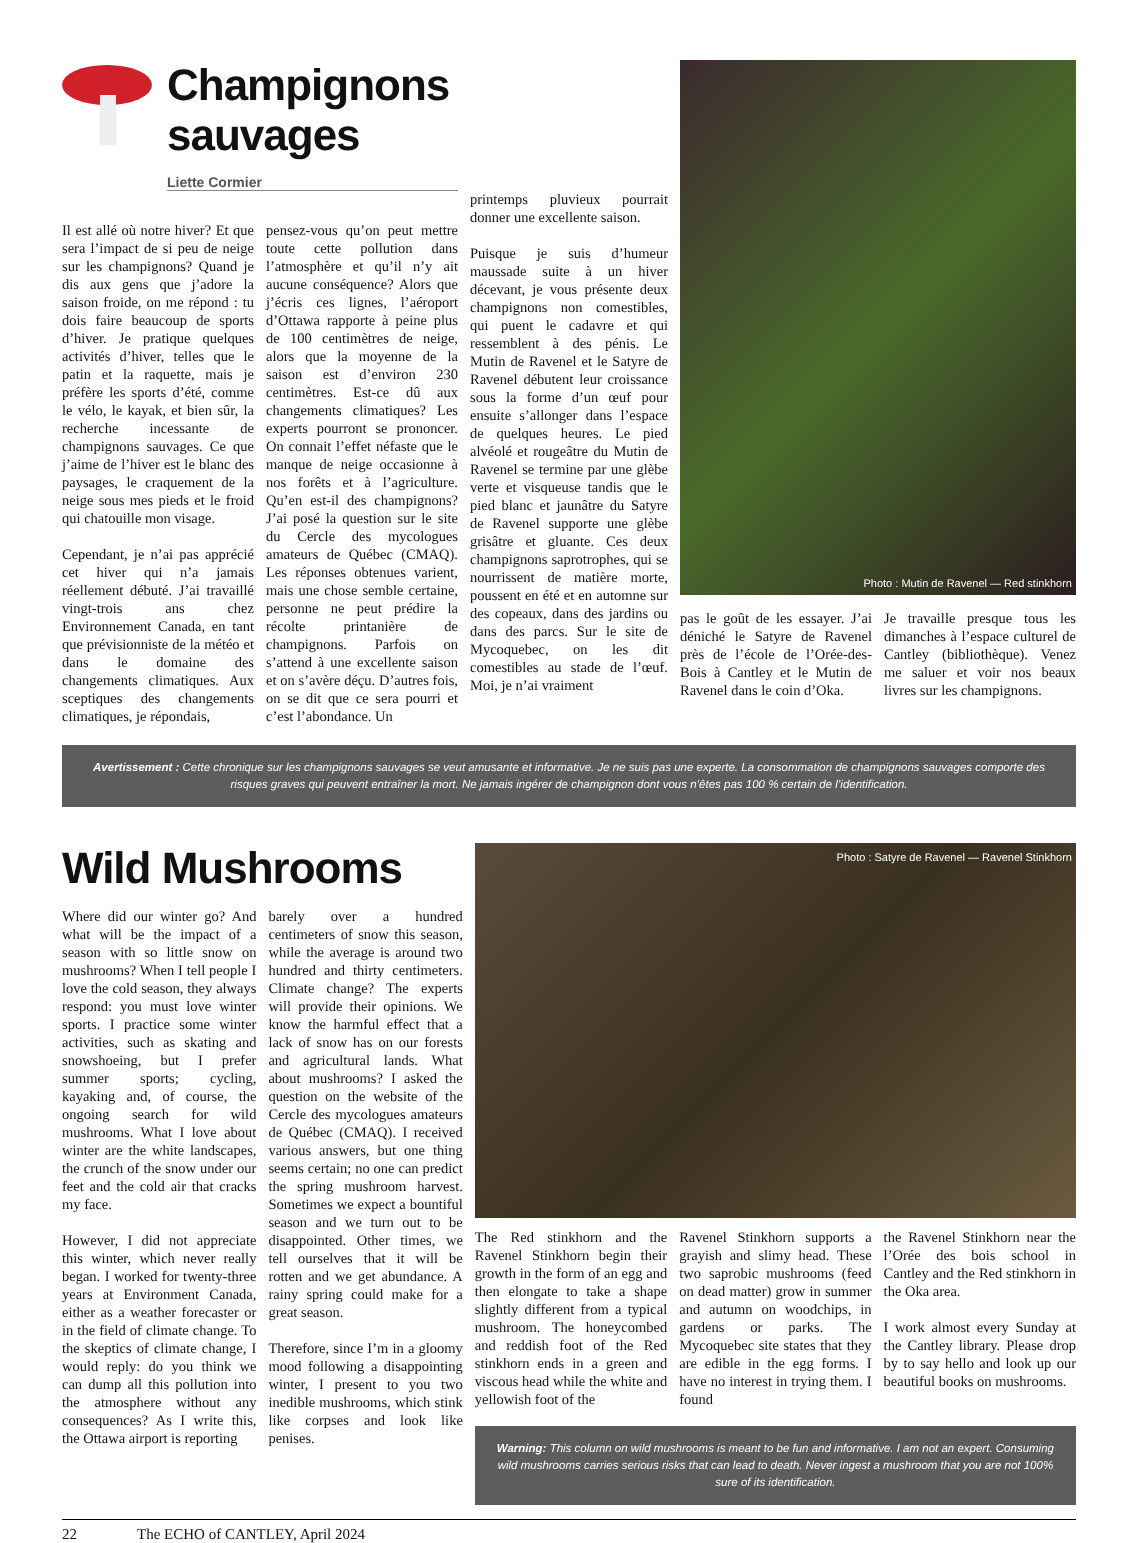Champignons sauvages
Liette Cormier
Il est allé où notre hiver? Et que sera l’impact de si peu de neige sur les champignons? Quand je dis aux gens que j’adore la saison froide, on me répond : tu dois faire beaucoup de sports d’hiver. Je pratique quelques activités d’hiver, telles que le patin et la raquette, mais je préfère les sports d’été, comme le vélo, le kayak, et bien sûr, la recherche incessante de champignons sauvages. Ce que j’aime de l’hiver est le blanc des paysages, le craquement de la neige sous mes pieds et le froid qui chatouille mon visage.
Cependant, je n’ai pas apprécié cet hiver qui n’a jamais réellement débuté. J’ai travaillé vingt-trois ans chez Environnement Canada, en tant que prévisionniste de la météo et dans le domaine des changements climatiques. Aux sceptiques des changements climatiques, je répondais,
pensez-vous qu’on peut mettre toute cette pollution dans l’atmosphère et qu’il n’y ait aucune conséquence? Alors que j’écris ces lignes, l’aéroport d’Ottawa rapporte à peine plus de 100 centimètres de neige, alors que la moyenne de la saison est d’environ 230 centimètres. Est-ce dû aux changements climatiques? Les experts pourront se prononcer. On connait l’effet néfaste que le manque de neige occasionne à nos forêts et à l’agriculture. Qu’en est-il des champignons? J’ai posé la question sur le site du Cercle des mycologues amateurs de Québec (CMAQ). Les réponses obtenues varient, mais une chose semble certaine, personne ne peut prédire la récolte printanière de champignons. Parfois on s’attend à une excellente saison et on s’avère déçu. D’autres fois, on se dit que ce sera pourri et c’est l’abondance. Un
printemps pluvieux pourrait donner une excellente saison.
Puisque je suis d’humeur maussade suite à un hiver décevant, je vous présente deux champignons non comestibles, qui puent le cadavre et qui ressemblent à des pénis. Le Mutin de Ravenel et le Satyre de Ravenel débutent leur croissance sous la forme d’un œuf pour ensuite s’allonger dans l’espace de quelques heures. Le pied alvéolé et rougeâtre du Mutin de Ravenel se termine par une glèbe verte et visqueuse tandis que le pied blanc et jaunâtre du Satyre de Ravenel supporte une glèbe grisâtre et gluante. Ces deux champignons saprotrophes, qui se nourrissent de matière morte, poussent en été et en automne sur des copeaux, dans des jardins ou dans des parcs. Sur le site de Mycoquebec, on les dit comestibles au stade de l’œuf. Moi, je n’ai vraiment
Photo : Mutin de Ravenel — Red stinkhorn
pas le goût de les essayer. J’ai déniché le Satyre de Ravenel près de l’école de l’Orée-des-Bois à Cantley et le Mutin de Ravenel dans le coin d’Oka.
Je travaille presque tous les dimanches à l’espace culturel de Cantley (bibliothèque). Venez me saluer et voir nos beaux livres sur les champignons.
Avertissement : Cette chronique sur les champignons sauvages se veut amusante et informative. Je ne suis pas une experte. La consommation de champignons sauvages comporte des risques graves qui peuvent entraîner la mort. Ne jamais ingérer de champignon dont vous n’êtes pas 100 % certain de l’identification.
Wild Mushrooms
Where did our winter go? And what will be the impact of a season with so little snow on mushrooms? When I tell people I love the cold season, they always respond: you must love winter sports. I practice some winter activities, such as skating and snowshoeing, but I prefer summer sports; cycling, kayaking and, of course, the ongoing search for wild mushrooms. What I love about winter are the white landscapes, the crunch of the snow under our feet and the cold air that cracks my face.
However, I did not appreciate this winter, which never really began. I worked for twenty-three years at Environment Canada, either as a weather forecaster or in the field of climate change. To the skeptics of climate change, I would reply: do you think we can dump all this pollution into the atmosphere without any consequences? As I write this, the Ottawa airport is reporting
barely over a hundred centimeters of snow this season, while the average is around two hundred and thirty centimeters. Climate change? The experts will provide their opinions. We know the harmful effect that a lack of snow has on our forests and agricultural lands. What about mushrooms? I asked the question on the website of the Cercle des mycologues amateurs de Québec (CMAQ). I received various answers, but one thing seems certain; no one can predict the spring mushroom harvest. Sometimes we expect a bountiful season and we turn out to be disappointed. Other times, we tell ourselves that it will be rotten and we get abundance. A rainy spring could make for a great season.
Therefore, since I’m in a gloomy mood following a disappointing winter, I present to you two inedible mushrooms, which stink like corpses and look like penises.
Photo : Satyre de Ravenel — Ravenel Stinkhorn
The Red stinkhorn and the Ravenel Stinkhorn begin their growth in the form of an egg and then elongate to take a shape slightly different from a typical mushroom. The honeycombed and reddish foot of the Red stinkhorn ends in a green and viscous head while the white and yellowish foot of the
Ravenel Stinkhorn supports a grayish and slimy head. These two saprobic mushrooms (feed on dead matter) grow in summer and autumn on woodchips, in gardens or parks. The Mycoquebec site states that they are edible in the egg forms. I have no interest in trying them. I found
the Ravenel Stinkhorn near the l’Orée des bois school in Cantley and the Red stinkhorn in the Oka area.
I work almost every Sunday at the Cantley library. Please drop by to say hello and look up our beautiful books on mushrooms.
Warning: This column on wild mushrooms is meant to be fun and informative. I am not an expert. Consuming wild mushrooms carries serious risks that can lead to death. Never ingest a mushroom that you are not 100% sure of its identification.
22 The ECHO of CANTLEY, April 2024